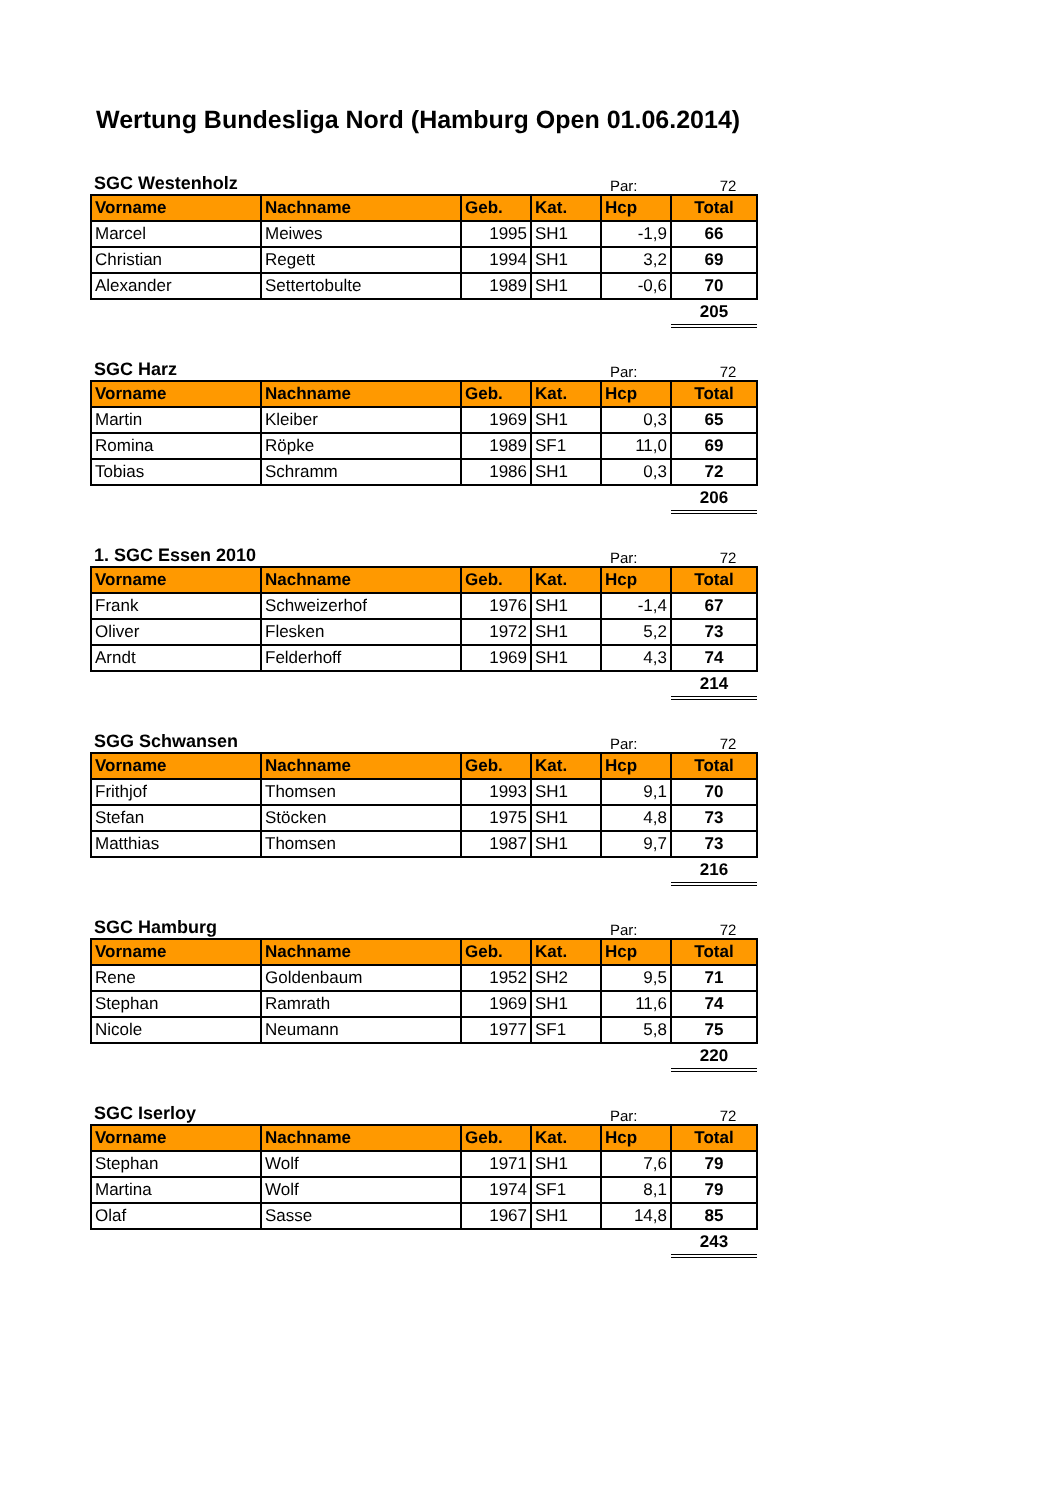Wertung Bundesliga Nord (Hamburg Open 01.06.2014)
SGC Westenholz Par: 72
| Vorname | Nachname | Geb. | Kat. | Hcp | Total |
| --- | --- | --- | --- | --- | --- |
| Marcel | Meiwes | 1995 | SH1 | -1,9 | 66 |
| Christian | Regett | 1994 | SH1 | 3,2 | 69 |
| Alexander | Settertobulte | 1989 | SH1 | -0,6 | 70 |
| | | | | | 205 |
SGC Harz Par: 72
| Vorname | Nachname | Geb. | Kat. | Hcp | Total |
| --- | --- | --- | --- | --- | --- |
| Martin | Kleiber | 1969 | SH1 | 0,3 | 65 |
| Romina | Röpke | 1989 | SF1 | 11,0 | 69 |
| Tobias | Schramm | 1986 | SH1 | 0,3 | 72 |
| | | | | | 206 |
1. SGC Essen 2010 Par: 72
| Vorname | Nachname | Geb. | Kat. | Hcp | Total |
| --- | --- | --- | --- | --- | --- |
| Frank | Schweizerhof | 1976 | SH1 | -1,4 | 67 |
| Oliver | Flesken | 1972 | SH1 | 5,2 | 73 |
| Arndt | Felderhoff | 1969 | SH1 | 4,3 | 74 |
| | | | | | 214 |
SGG Schwansen Par: 72
| Vorname | Nachname | Geb. | Kat. | Hcp | Total |
| --- | --- | --- | --- | --- | --- |
| Frithjof | Thomsen | 1993 | SH1 | 9,1 | 70 |
| Stefan | Stöcken | 1975 | SH1 | 4,8 | 73 |
| Matthias | Thomsen | 1987 | SH1 | 9,7 | 73 |
| | | | | | 216 |
SGC Hamburg Par: 72
| Vorname | Nachname | Geb. | Kat. | Hcp | Total |
| --- | --- | --- | --- | --- | --- |
| Rene | Goldenbaum | 1952 | SH2 | 9,5 | 71 |
| Stephan | Ramrath | 1969 | SH1 | 11,6 | 74 |
| Nicole | Neumann | 1977 | SF1 | 5,8 | 75 |
| | | | | | 220 |
SGC Iserloy Par: 72
| Vorname | Nachname | Geb. | Kat. | Hcp | Total |
| --- | --- | --- | --- | --- | --- |
| Stephan | Wolf | 1971 | SH1 | 7,6 | 79 |
| Martina | Wolf | 1974 | SF1 | 8,1 | 79 |
| Olaf | Sasse | 1967 | SH1 | 14,8 | 85 |
| | | | | | 243 |